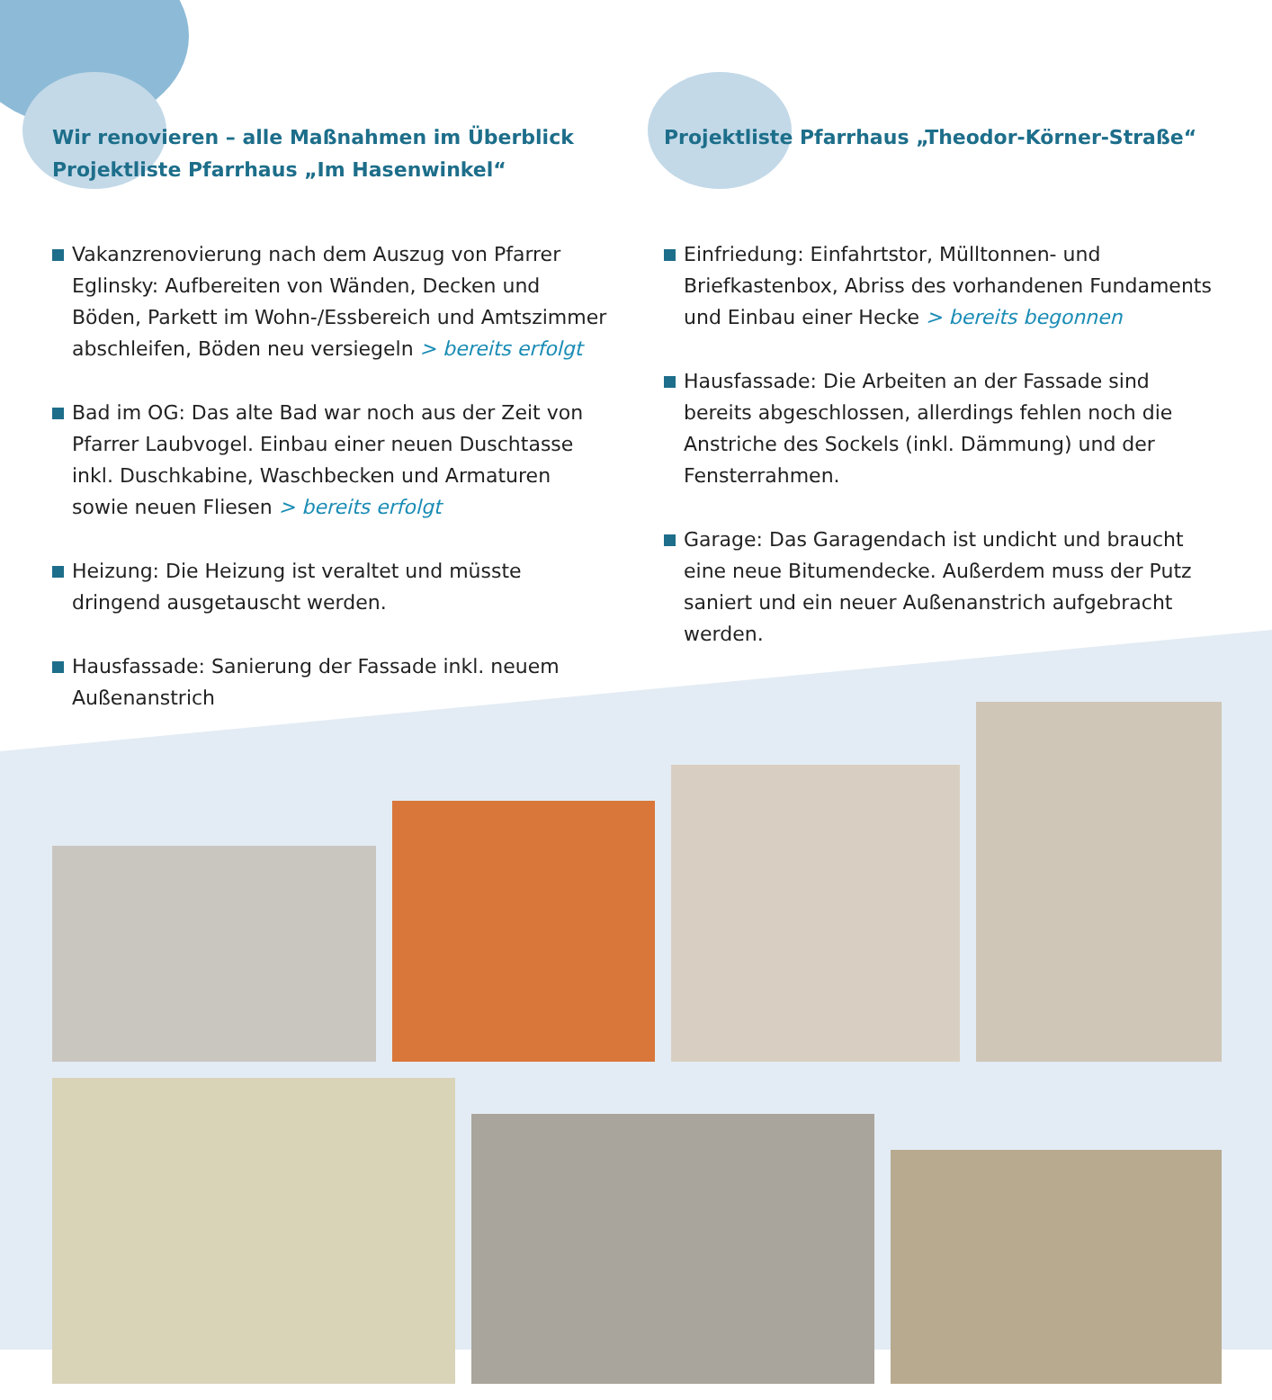Wir renovieren – alle Maßnahmen im Überblick
Projektliste Pfarrhaus „Im Hasenwinkel“
Vakanzrenovierung nach dem Auszug von Pfarrer Eglinsky: Aufbereiten von Wänden, Decken und Böden, Parkett im Wohn-/Essbereich und Amtszimmer abschleifen, Böden neu versiegeln > bereits erfolgt
Bad im OG: Das alte Bad war noch aus der Zeit von Pfarrer Laubvogel. Einbau einer neuen Duschtasse inkl. Duschkabine, Waschbecken und Armaturen sowie neuen Fliesen > bereits erfolgt
Heizung: Die Heizung ist veraltet und müsste dringend ausgetauscht werden.
Hausfassade: Sanierung der Fassade inkl. neuem Außenanstrich
Projektliste Pfarrhaus „Theodor-Körner-Straße“
Einfriedung: Einfahrtstor, Mülltonnen- und Briefkastenbox, Abriss des vorhandenen Fundaments und Einbau einer Hecke > bereits begonnen
Hausfassade: Die Arbeiten an der Fassade sind bereits abgeschlossen, allerdings fehlen noch die Anstriche des Sockels (inkl. Dämmung) und der Fensterrahmen.
Garage: Das Garagendach ist undicht und braucht eine neue Bitumendecke. Außerdem muss der Putz saniert und ein neuer Außenanstrich aufgebracht werden.